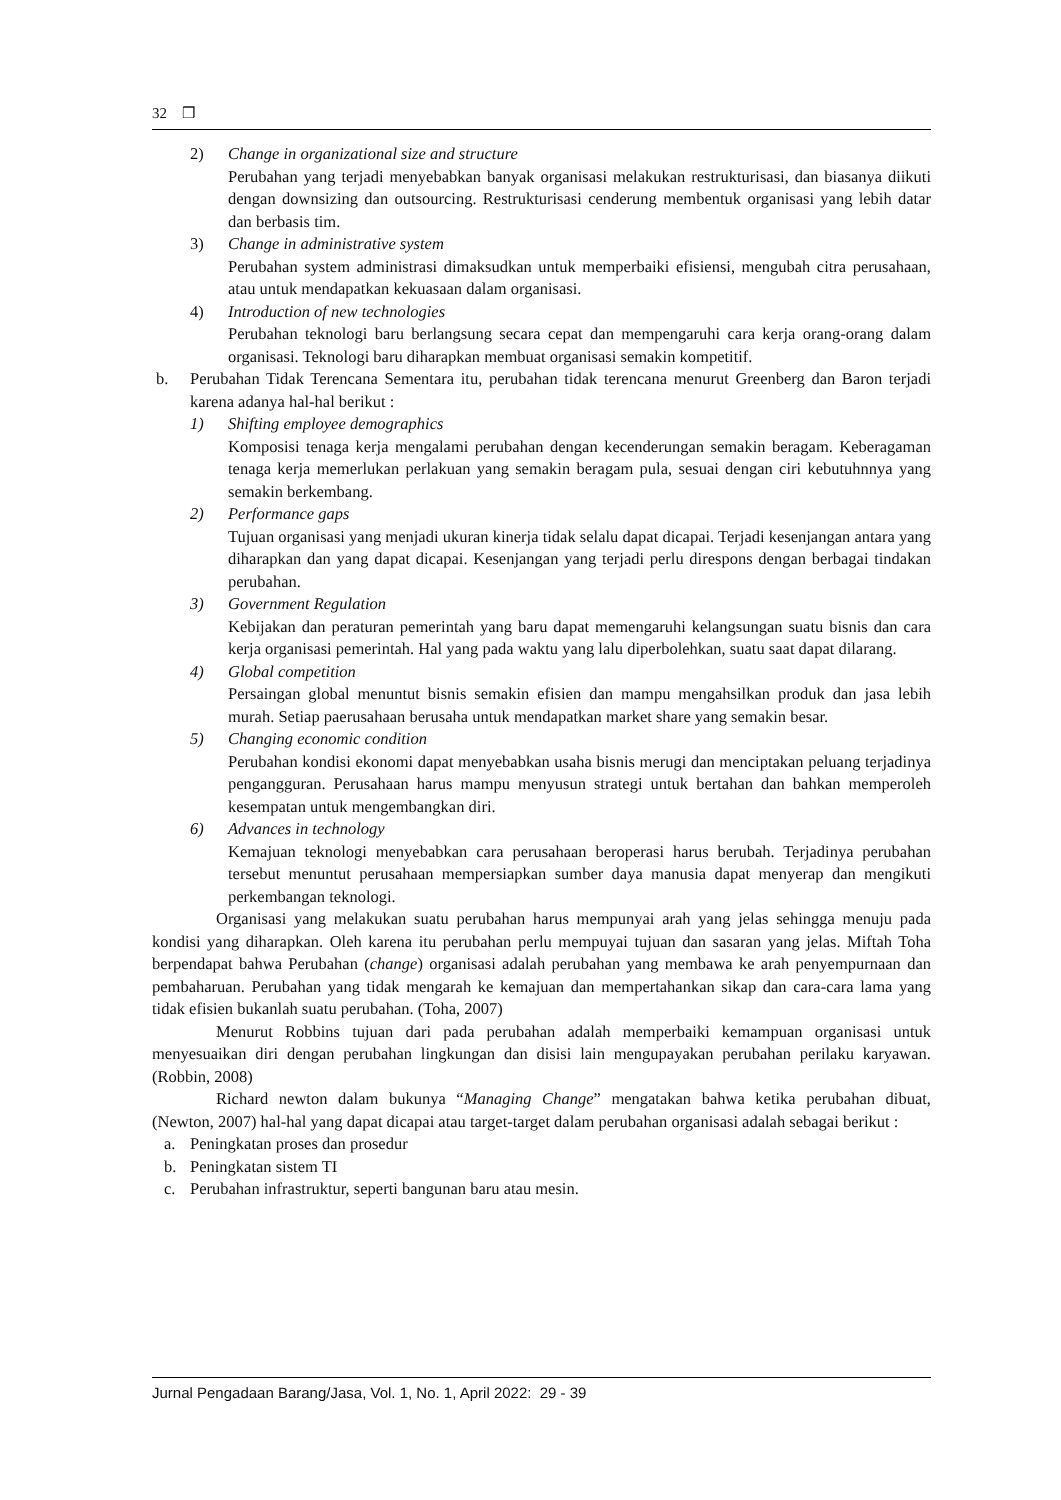32 ❒
2) Change in organizational size and structure
Perubahan yang terjadi menyebabkan banyak organisasi melakukan restrukturisasi, dan biasanya diikuti dengan downsizing dan outsourcing. Restrukturisasi cenderung membentuk organisasi yang lebih datar dan berbasis tim.
3) Change in administrative system
Perubahan system administrasi dimaksudkan untuk memperbaiki efisiensi, mengubah citra perusahaan, atau untuk mendapatkan kekuasaan dalam organisasi.
4) Introduction of new technologies
Perubahan teknologi baru berlangsung secara cepat dan mempengaruhi cara kerja orang-orang dalam organisasi. Teknologi baru diharapkan membuat organisasi semakin kompetitif.
b. Perubahan Tidak Terencana Sementara itu, perubahan tidak terencana menurut Greenberg dan Baron terjadi karena adanya hal-hal berikut :
1) Shifting employee demographics
Komposisi tenaga kerja mengalami perubahan dengan kecenderungan semakin beragam. Keberagaman tenaga kerja memerlukan perlakuan yang semakin beragam pula, sesuai dengan ciri kebutuhnnya yang semakin berkembang.
2) Performance gaps
Tujuan organisasi yang menjadi ukuran kinerja tidak selalu dapat dicapai. Terjadi kesenjangan antara yang diharapkan dan yang dapat dicapai. Kesenjangan yang terjadi perlu direspons dengan berbagai tindakan perubahan.
3) Government Regulation
Kebijakan dan peraturan pemerintah yang baru dapat memengaruhi kelangsungan suatu bisnis dan cara kerja organisasi pemerintah. Hal yang pada waktu yang lalu diperbolehkan, suatu saat dapat dilarang.
4) Global competition
Persaingan global menuntut bisnis semakin efisien dan mampu mengahsilkan produk dan jasa lebih murah. Setiap paerusahaan berusaha untuk mendapatkan market share yang semakin besar.
5) Changing economic condition
Perubahan kondisi ekonomi dapat menyebabkan usaha bisnis merugi dan menciptakan peluang terjadinya pengangguran. Perusahaan harus mampu menyusun strategi untuk bertahan dan bahkan memperoleh kesempatan untuk mengembangkan diri.
6) Advances in technology
Kemajuan teknologi menyebabkan cara perusahaan beroperasi harus berubah. Terjadinya perubahan tersebut menuntut perusahaan mempersiapkan sumber daya manusia dapat menyerap dan mengikuti perkembangan teknologi.
Organisasi yang melakukan suatu perubahan harus mempunyai arah yang jelas sehingga menuju pada kondisi yang diharapkan. Oleh karena itu perubahan perlu mempuyai tujuan dan sasaran yang jelas. Miftah Toha berpendapat bahwa Perubahan (change) organisasi adalah perubahan yang membawa ke arah penyempurnaan dan pembaharuan. Perubahan yang tidak mengarah ke kemajuan dan mempertahankan sikap dan cara-cara lama yang tidak efisien bukanlah suatu perubahan. (Toha, 2007)
Menurut Robbins tujuan dari pada perubahan adalah memperbaiki kemampuan organisasi untuk menyesuaikan diri dengan perubahan lingkungan dan disisi lain mengupayakan perubahan perilaku karyawan. (Robbin, 2008)
Richard newton dalam bukunya “Managing Change” mengatakan bahwa ketika perubahan dibuat, (Newton, 2007) hal-hal yang dapat dicapai atau target-target dalam perubahan organisasi adalah sebagai berikut :
a. Peningkatan proses dan prosedur
b. Peningkatan sistem TI
c. Perubahan infrastruktur, seperti bangunan baru atau mesin.
Jurnal Pengadaan Barang/Jasa, Vol. 1, No. 1, April 2022: 29 - 39